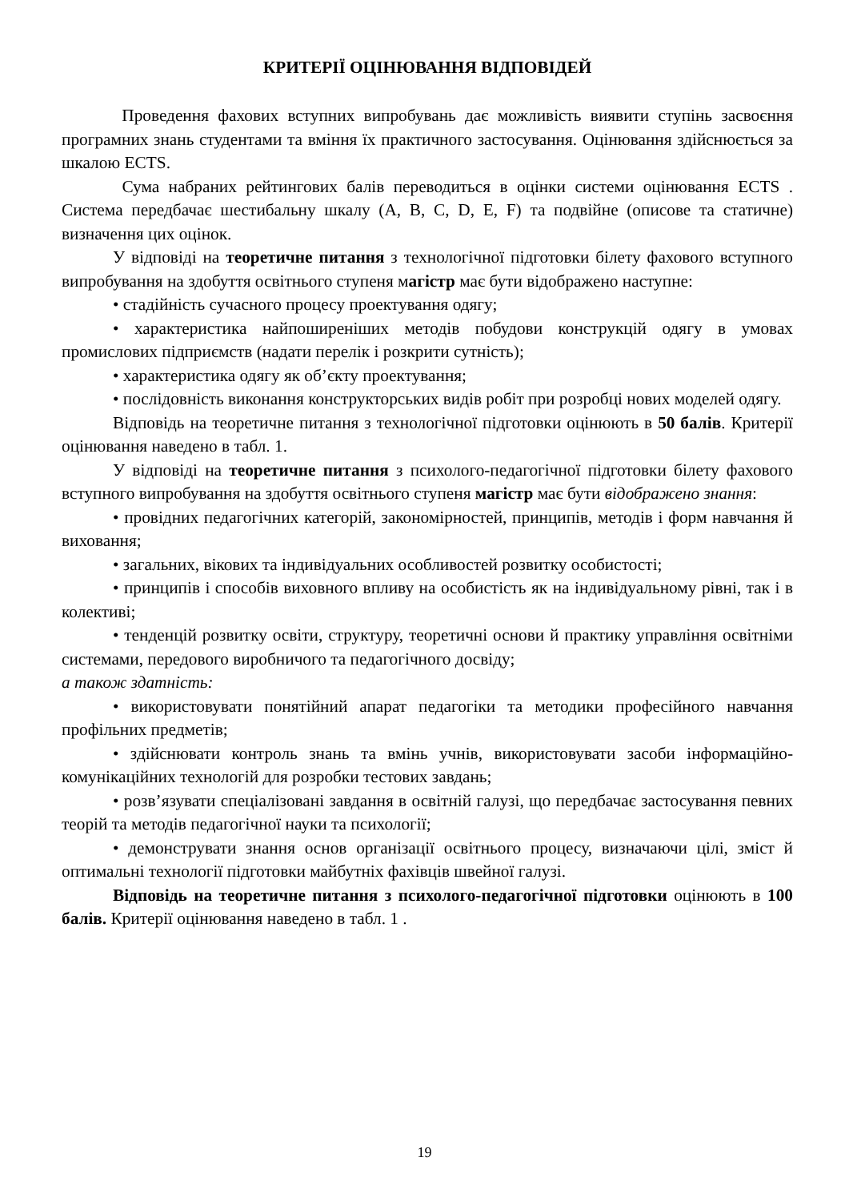КРИТЕРІЇ ОЦІНЮВАННЯ ВІДПОВІДЕЙ
Проведення фахових вступних випробувань дає можливість виявити ступінь засвоєння програмних знань студентами та вміння їх практичного застосування. Оцінювання здійснюється за шкалою ЕCTS.
Сума набраних рейтингових балів переводиться в оцінки системи оцінювання ЕCTS . Система передбачає шестибальну шкалу (A, B, C, D, E, F) та подвійне (описове та статичне) визначення цих оцінок.
У відповіді на теоретичне питання з технологічної підготовки білету фахового вступного випробування на здобуття освітнього ступеня магістр має бути відображено наступне:
• стадійність сучасного процесу проектування одягу;
• характеристика найпоширеніших методів побудови конструкцій одягу в умовах промислових підприємств (надати перелік і розкрити сутність);
• характеристика одягу як об’єкту проектування;
• послідовність виконання конструкторських видів робіт при розробці нових моделей одягу.
Відповідь на теоретичне питання з технологічної підготовки оцінюють в 50 балів. Критерії оцінювання наведено в табл. 1.
У відповіді на теоретичне питання з психолого-педагогічної підготовки білету фахового вступного випробування на здобуття освітнього ступеня магістр має бути відображено знання:
• провідних педагогічних категорій, закономірностей, принципів, методів і форм навчання й виховання;
• загальних, вікових та індивідуальних особливостей розвитку особистості;
• принципів і способів виховного впливу на особистість як на індивідуальному рівні, так і в колективі;
• тенденцій розвитку освіти, структуру, теоретичні основи й практику управління освітніми системами, передового виробничого та педагогічного досвіду;
а також здатність:
• використовувати понятійний апарат педагогіки та методики професійного навчання профільних предметів;
• здійснювати контроль знань та вмінь учнів, використовувати засоби інформаційно-комунікаційних технологій для розробки тестових завдань;
• розв’язувати спеціалізовані завдання в освітній галузі, що передбачає застосування певних теорій та методів педагогічної науки та психології;
• демонструвати знання основ організації освітнього процесу, визначаючи цілі, зміст й оптимальні технології підготовки майбутніх фахівців швейної галузі.
Відповідь на теоретичне питання з психолого-педагогічної підготовки оцінюють в 100 балів. Критерії оцінювання наведено в табл. 1 .
19